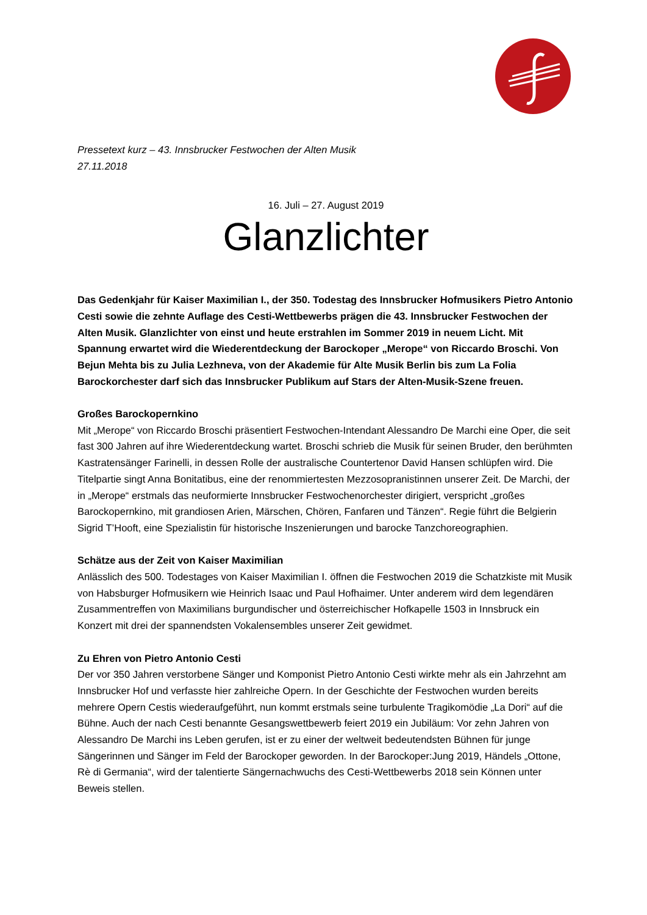Pressetext kurz – 43. Innsbrucker Festwochen der Alten Musik
27.11.2018
16. Juli – 27. August 2019
Glanzlichter
Das Gedenkjahr für Kaiser Maximilian I., der 350. Todestag des Innsbrucker Hofmusikers Pietro Antonio Cesti sowie die zehnte Auflage des Cesti-Wettbewerbs prägen die 43. Innsbrucker Festwochen der Alten Musik. Glanzlichter von einst und heute erstrahlen im Sommer 2019 in neuem Licht. Mit Spannung erwartet wird die Wiederentdeckung der Barockoper „Merope“ von Riccardo Broschi. Von Bejun Mehta bis zu Julia Lezhneva, von der Akademie für Alte Musik Berlin bis zum La Folia Barockorchester darf sich das Innsbrucker Publikum auf Stars der Alten-Musik-Szene freuen.
Großes Barockopernkino
Mit „Merope“ von Riccardo Broschi präsentiert Festwochen-Intendant Alessandro De Marchi eine Oper, die seit fast 300 Jahren auf ihre Wiederentdeckung wartet. Broschi schrieb die Musik für seinen Bruder, den berühmten Kastratensänger Farinelli, in dessen Rolle der australische Countertenor David Hansen schlüpfen wird. Die Titelpartie singt Anna Bonitatibus, eine der renommiertesten Mezzosopranistinnen unserer Zeit. De Marchi, der in „Merope“ erstmals das neuformierte Innsbrucker Festwochenorchester dirigiert, verspricht „großes Barockopernkino, mit grandiosen Arien, Märschen, Chören, Fanfaren und Tänzen“. Regie führt die Belgierin Sigrid T’Hooft, eine Spezialistin für historische Inszenierungen und barocke Tanzchoreographien.
Schätze aus der Zeit von Kaiser Maximilian
Anlässlich des 500. Todestages von Kaiser Maximilian I. öffnen die Festwochen 2019 die Schatzkiste mit Musik von Habsburger Hofmusikern wie Heinrich Isaac und Paul Hofhaimer. Unter anderem wird dem legendären Zusammentreffen von Maximilians burgundischer und österreichischer Hofkapelle 1503 in Innsbruck ein Konzert mit drei der spannendsten Vokalensembles unserer Zeit gewidmet.
Zu Ehren von Pietro Antonio Cesti
Der vor 350 Jahren verstorbene Sänger und Komponist Pietro Antonio Cesti wirkte mehr als ein Jahrzehnt am Innsbrucker Hof und verfasste hier zahlreiche Opern. In der Geschichte der Festwochen wurden bereits mehrere Opern Cestis wiederaufgeführt, nun kommt erstmals seine turbulente Tragikomödie „La Dori“ auf die Bühne. Auch der nach Cesti benannte Gesangswettbewerb feiert 2019 ein Jubiläum: Vor zehn Jahren von Alessandro De Marchi ins Leben gerufen, ist er zu einer der weltweit bedeutendsten Bühnen für junge Sängerinnen und Sänger im Feld der Barockoper geworden. In der Barockoper:Jung 2019, Händels „Ottone, Rè di Germania“, wird der talentierte Sängernachwuchs des Cesti-Wettbewerbs 2018 sein Können unter Beweis stellen.